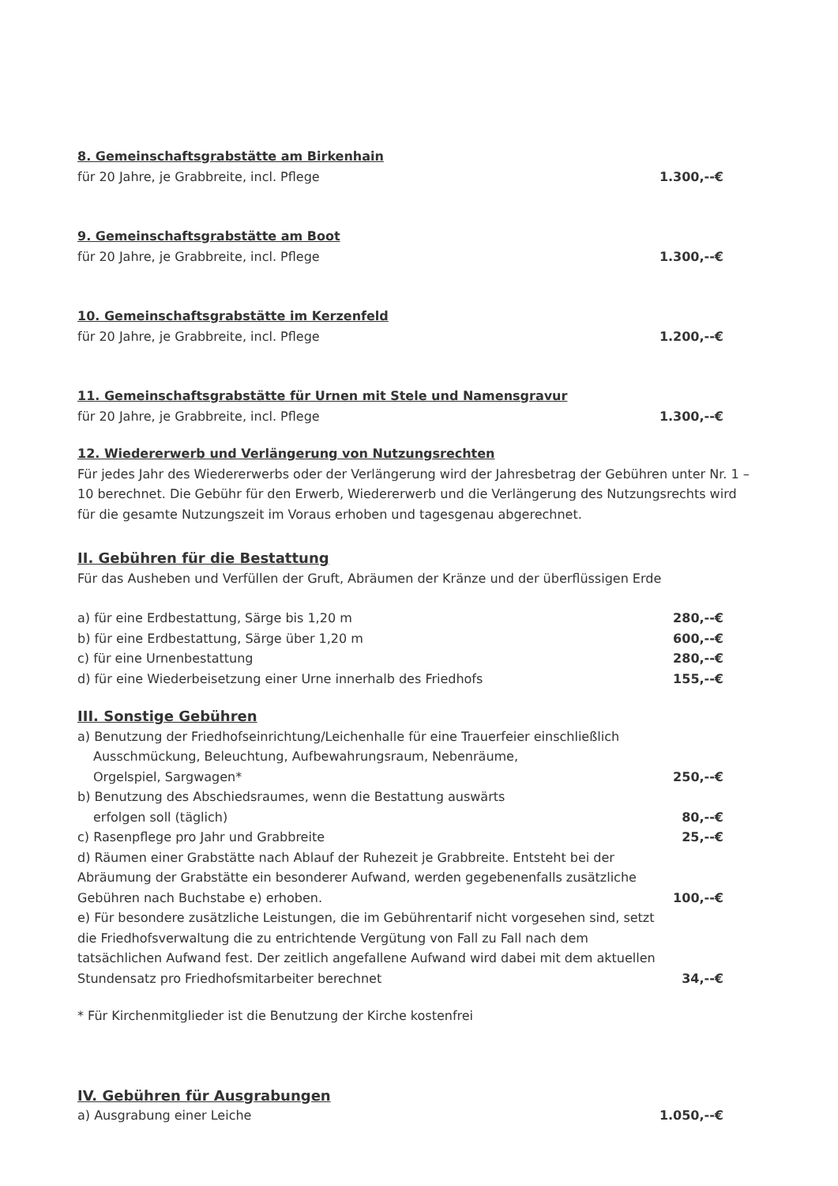8. Gemeinschaftsgrabstätte am Birkenhain
für 20 Jahre, je Grabbreite, incl. Pflege 1.300,--€
9. Gemeinschaftsgrabstätte am Boot
für 20 Jahre, je Grabbreite, incl. Pflege 1.300,--€
10. Gemeinschaftsgrabstätte im Kerzenfeld
für 20 Jahre, je Grabbreite, incl. Pflege 1.200,--€
11. Gemeinschaftsgrabstätte für Urnen mit Stele und Namensgravur
für 20 Jahre, je Grabbreite, incl. Pflege 1.300,--€
12. Wiedererwerb und Verlängerung von Nutzungsrechten
Für jedes Jahr des Wiedererwerbs oder der Verlängerung wird der Jahresbetrag der Gebühren unter Nr. 1 – 10 berechnet. Die Gebühr für den Erwerb, Wiedererwerb und die Verlängerung des Nutzungsrechts wird für die gesamte Nutzungszeit im Voraus erhoben und tagesgenau abgerechnet.
II. Gebühren für die Bestattung
Für das Ausheben und Verfüllen der Gruft, Abräumen der Kränze und der überflüssigen Erde
a) für eine Erdbestattung, Särge bis 1,20 m 280,--€
b) für eine Erdbestattung, Särge über 1,20 m 600,--€
c) für eine Urnenbestattung 280,--€
d) für eine Wiederbeisetzung einer Urne innerhalb des Friedhofs 155,--€
III. Sonstige Gebühren
a) Benutzung der Friedhofseinrichtung/Leichenhalle für eine Trauerfeier einschließlich
Ausschmückung, Beleuchtung, Aufbewahrungsraum, Nebenräume,
Orgelspiel, Sargwagen* 250,--€
b) Benutzung des Abschiedsraumes, wenn die Bestattung auswärts
erfolgen soll (täglich) 80,--€
c) Rasenpflege pro Jahr und Grabbreite 25,--€
d) Räumen einer Grabstätte nach Ablauf der Ruhezeit je Grabbreite. Entsteht bei der Abräumung der Grabstätte ein besonderer Aufwand, werden gegebenenfalls zusätzliche Gebühren nach Buchstabe e) erhoben. 100,--€
e) Für besondere zusätzliche Leistungen, die im Gebührentarif nicht vorgesehen sind, setzt die Friedhofsverwaltung die zu entrichtende Vergütung von Fall zu Fall nach dem tatsächlichen Aufwand fest. Der zeitlich angefallene Aufwand wird dabei mit dem aktuellen Stundensatz pro Friedhofsmitarbeiter berechnet 34,--€
* Für Kirchenmitglieder ist die Benutzung der Kirche kostenfrei
IV. Gebühren für Ausgrabungen
a) Ausgrabung einer Leiche 1.050,--€